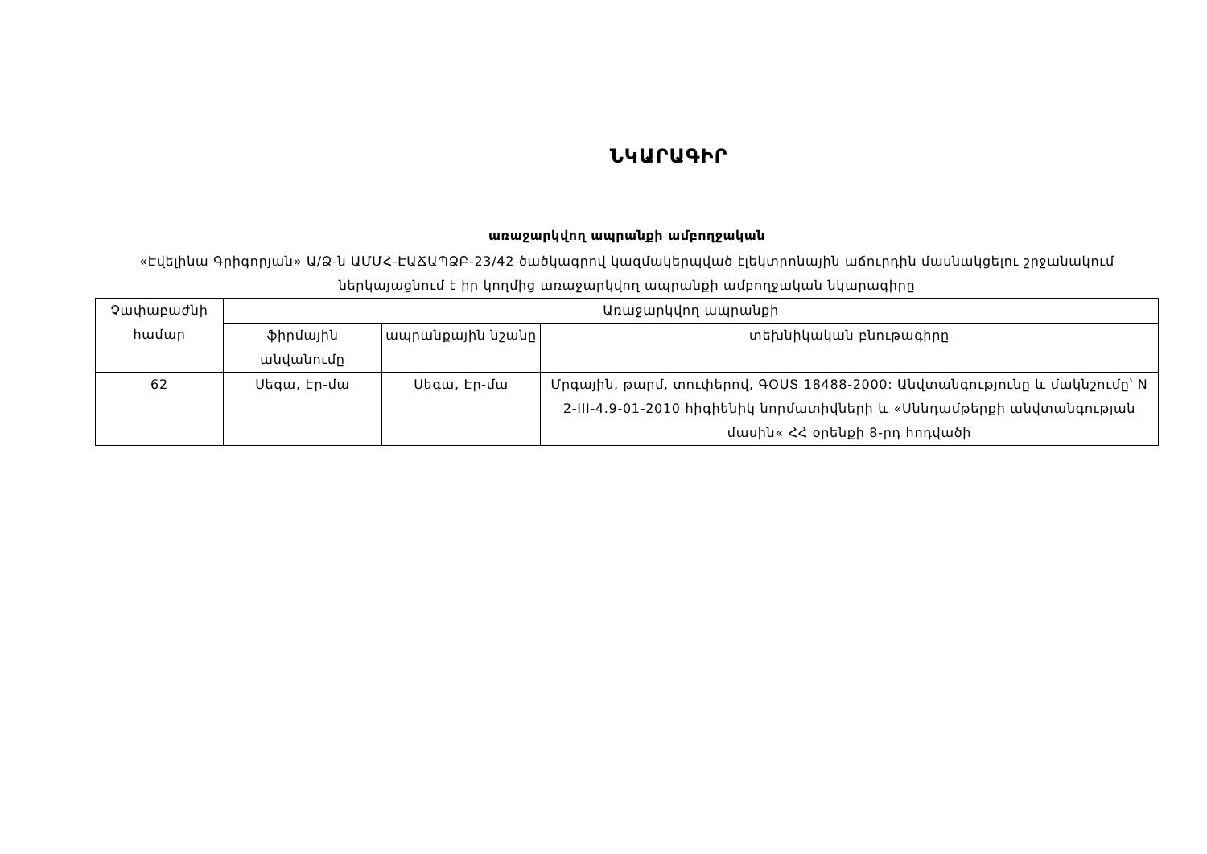ՆԿԱՐԱԳԻՐ
առաջարկվող ապրանքի ամբողջական
«Էվելինա Գրիգորյան» Ա/Ձ-ն ԱՄՄՀ-ԷԱՃԱՊՁԲ-23/42 ծածկագրով կազմակերպված էլեկտրոնային աճուրդին մասնակցելու շրջանակում ներկայացնում է իր կողմից առաջարկվող ապրանքի ամբողջական նկարագիրը
| Չափաբաժնի համար | Առաջարկվող ապրանքի | | |
| --- | --- | --- | --- |
| | ֆիրմային անվանումը | ապրանքային նշանը | տեխնիկական բնութագիրը |
| 62 | Սեգա, Էր-մա | Սեգա, Էր-մա | Մրգային, թարմ, տուփերով, ԳՕՍՏ 18488-2000: Անվտանգությունը և մակնշումը՝ N 2-III-4.9-01-2010 հիգիենիկ նորմատիվների և «Սննդամթերքի անվտանգության մասին« ՀՀ օրենքի 8-րդ հոդվածի |